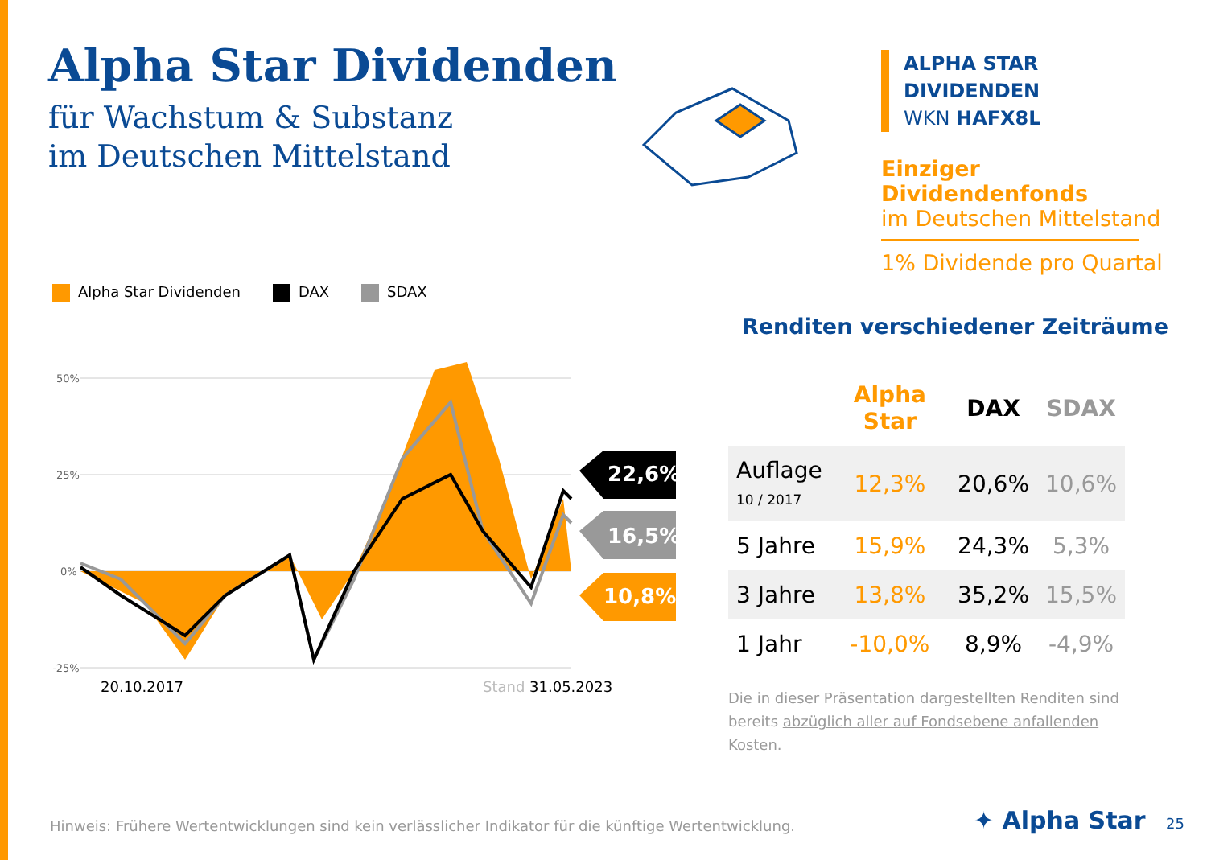Alpha Star Dividenden
für Wachstum & Substanz
im Deutschen Mittelstand
ALPHA STAR DIVIDENDEN
WKN HAFX8L
Einziger Dividendenfonds
im Deutschen Mittelstand
1% Dividende pro Quartal
Alpha Star Dividenden DAX SDAX
50%
25%
0%
-25%
20.10.2017
Stand 31.05.2023
22,6%
16,5%
10,8%
Renditen verschiedener Zeiträume
| | Alpha Star | DAX | SDAX |
| --- | --- | --- | --- |
| Auflage 10 / 2017 | 12,3% | 20,6% | 10,6% |
| 5 Jahre | 15,9% | 24,3% | 5,3% |
| 3 Jahre | 13,8% | 35,2% | 15,5% |
| 1 Jahr | -10,0% | 8,9% | -4,9% |
Die in dieser Präsentation dargestellten Renditen sind bereits abzüglich aller auf Fondsebene anfallenden Kosten.
Hinweis: Frühere Wertentwicklungen sind kein verlässlicher Indikator für die künftige Wertentwicklung.
✦ Alpha Star 25